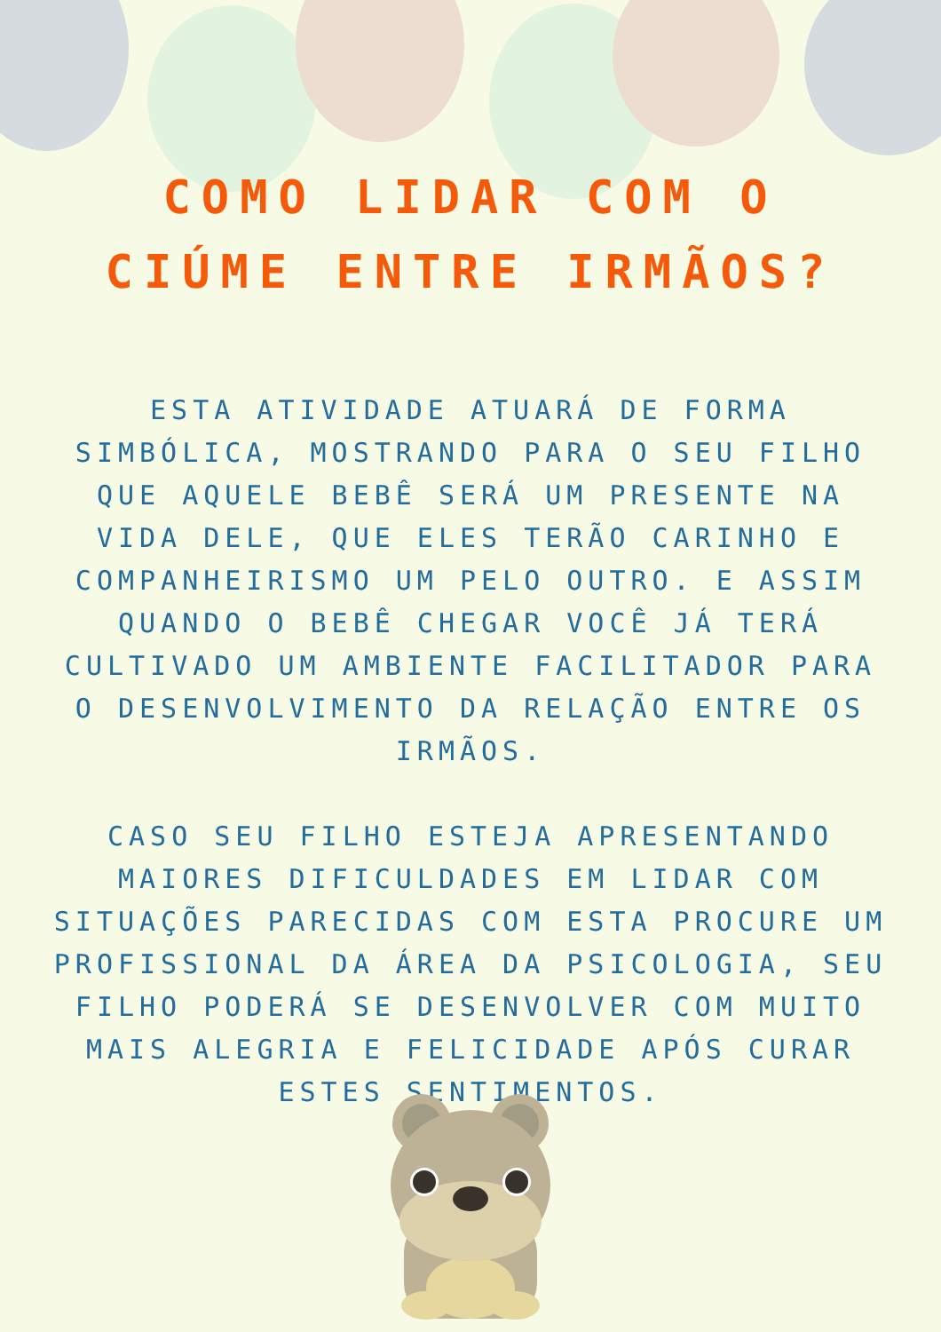COMO LIDAR COM O
CIÚME ENTRE IRMÃOS?
ESTA ATIVIDADE ATUARÁ DE FORMA SIMBÓLICA, MOSTRANDO PARA O SEU FILHO QUE AQUELE BEBÊ SERÁ UM PRESENTE NA VIDA DELE, QUE ELES TERÃO CARINHO E COMPANHEIRISMO UM PELO OUTRO. E ASSIM QUANDO O BEBÊ CHEGAR VOCÊ JÁ TERÁ CULTIVADO UM AMBIENTE FACILITADOR PARA O DESENVOLVIMENTO DA RELAÇÃO ENTRE OS IRMÃOS.
CASO SEU FILHO ESTEJA APRESENTANDO MAIORES DIFICULDADES EM LIDAR COM SITUAÇÕES PARECIDAS COM ESTA PROCURE UM PROFISSIONAL DA ÁREA DA PSICOLOGIA, SEU FILHO PODERÁ SE DESENVOLVER COM MUITO MAIS ALEGRIA E FELICIDADE APÓS CURAR ESTES SENTIMENTOS.